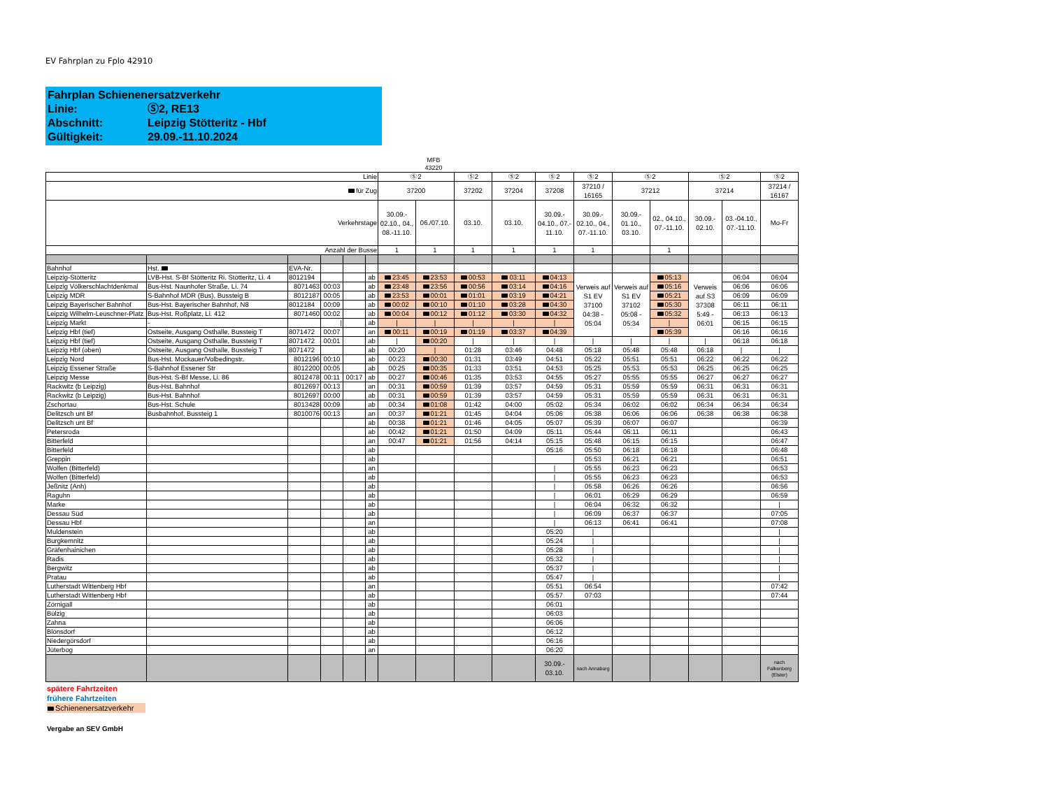EV Fahrplan zu Fplo 42910
Fahrplan Schienenersatzverkehr
Linie: Ⓢ2, RE13
Abschnitt: Leipzig Stötteritz - Hbf
Gültigkeit: 29.09.-11.10.2024
MFB 43220
| Linie | | | | | | Ⓢ2 | | Ⓢ2 | Ⓢ2 | Ⓢ2 | Ⓢ2 | Ⓢ2 | | Ⓢ2 | | Ⓢ2 |
| für Zug | | | | | | 37200 | | 37202 | 37204 | 37208 | 37210 / 16165 | 37212 | | 37214 | | 37214 / 16167 |
| Verkehrstage | | | | | | 30.09.- 02.10., 04., 08.-11.10. | 06./07.10. | 03.10. | 03.10. | 30.09.- 04.10., 07.- 11.10. | 30.09.- 02.10., 04., 07.-11.10. | 30.09.- 01.10., 03.10. | 02., 04.10., 07.-11.10. | 30.09.- 02.10. | 03.-04.10., 07.-11.10. | Mo-Fr |
| Anzahl der Busse | | | | | | 1 | 1 | 1 | 1 | 1 | 1 | | 1 | | | |
| Bahnhof | Hst. | EVA-Nr. | | | | | | | | | | | | | | |
| Leipzig-Stötteritz | LVB-Hst. S-Bf Stötteritz Ri. Stötteritz, Li. 4 | 8012194 | | | ab | 23:45 | 23:53 | 00:53 | 03:11 | 04:13 | Verweis auf S1 EV 37100 04:38 - 05:04 | Verweis auf S1 EV 37102 05:08 - 05:34 | 05:13 | Verweis auf S3 37308 5:49 - 06:01 | 06:04 | 06:04 |
| Leipzig Völkerschlachtdenkmal | Bus-Hst. Naunhofer Straße, Li. 74 | 8071463 | 00:03 | | ab | 23:48 | 23:56 | 00:56 | 03:14 | 04:16 | | | 05:16 | | 06:06 | 06:06 |
| Leipzig MDR | S-Bahnhof MDR (Bus), Bussteig B | 8012187 | 00:05 | | ab | 23:53 | 00:01 | 01:01 | 03:19 | 04:21 | | | 05:21 | | 06:09 | 06:09 |
| Leipzig Bayerischer Bahnhof | Bus-Hst. Bayerischer Bahnhof, N8 | 8012184 | 00:09 | | ab | 00:02 | 00:10 | 01:10 | 03:28 | 04:30 | | | 05:30 | | 06:11 | 06:11 |
| Leipzig Wilhelm-Leuschner-Platz | Bus-Hst. Roßplatz, Li. 412 | 8071460 | 00:02 | | ab | 00:04 | 00:12 | 01:12 | 03:30 | 04:32 | | | 05:32 | | 06:13 | 06:13 |
| Leipzig Markt | - | | / | | ab | / | / | / | / | / | | | / | | 06:15 | 06:15 |
| Leipzig Hbf (tief) | Ostseite, Ausgang Osthalle, Bussteig T | 8071472 | 00:07 | | an | 00:11 | 00:19 | 01:19 | 03:37 | 04:39 | | | 05:39 | | 06:16 | 06:16 |
| Leipzig Hbf (tief) | Ostseite, Ausgang Osthalle, Bussteig T | 8071472 | 00:01 | | ab | / | 00:20 | / | / | / | / | / | / | / | 06:18 | 06:18 |
| Leipzig Hbf (oben) | Ostseite, Ausgang Osthalle, Bussteig T | 8071472 | | | ab | 00:20 | / | 01:28 | 03:46 | 04:48 | 05:18 | 05:48 | 05:48 | 06:18 | / | / |
| Leipzig Nord | Bus-Hst. Mockauer/Volbedingstr. | 8012196 | 00:10 | | ab | 00:23 | 00:30 | 01:31 | 03:49 | 04:51 | 05:22 | 05:51 | 05:51 | 06:22 | 06:22 | 06:22 |
| Leipzig Essener Straße | S-Bahnhof Essener Str | 8012200 | 00:05 | | ab | 00:25 | 00:35 | 01:33 | 03:51 | 04:53 | 05:25 | 05:53 | 05:53 | 06:25 | 06:25 | 06:25 |
| Leipzig Messe | Bus-Hst. S-Bf Messe, Li. 86 | 8012478 | 00:11 | 00:17 | ab | 00:27 | 00:46 | 01:35 | 03:53 | 04:55 | 05:27 | 05:55 | 05:55 | 06:27 | 06:27 | 06:27 |
| Rackwitz (b Leipzig) | Bus-Hst. Bahnhof | 8012697 | 00:13 | | an | 00:31 | 00:59 | 01:39 | 03:57 | 04:59 | 05:31 | 05:59 | 05:59 | 06:31 | 06:31 | 06:31 |
| Rackwitz (b Leipzig) | Bus-Hst. Bahnhof | 8012697 | 00:00 | | ab | 00:31 | 00:59 | 01:39 | 03:57 | 04:59 | 05:31 | 05:59 | 05:59 | 06:31 | 06:31 | 06:31 |
| Zschortau | Bus-Hst. Schule | 8013428 | 00:09 | | ab | 00:34 | 01:08 | 01:42 | 04:00 | 05:02 | 05:34 | 06:02 | 06:02 | 06:34 | 06:34 | 06:34 |
| Delitzsch unt Bf | Busbahnhof, Bussteig 1 | 8010076 | 00:13 | | an | 00:37 | 01:21 | 01:45 | 04:04 | 05:06 | 05:38 | 06:06 | 06:06 | 06:38 | 06:38 | 06:38 |
| Delitzsch unt Bf | | | | | ab | 00:38 | 01:21 | 01:46 | 04:05 | 05:07 | 05:39 | 06:07 | 06:07 | | | 06:39 |
| Petersroda | | | | | ab | 00:42 | 01:21 | 01:50 | 04:09 | 05:11 | 05:44 | 06:11 | 06:11 | | | 06:43 |
| Bitterfeld | | | | | an | 00:47 | 01:21 | 01:56 | 04:14 | 05:15 | 05:48 | 06:15 | 06:15 | | | 06:47 |
| Bitterfeld | | | | | ab | | | | | 05:16 | 05:50 | 06:18 | 06:18 | | | 06:48 |
| Greppin | | | | | ab | | | | | | 05:53 | 06:21 | 06:21 | | | 06:51 |
| Wolfen (Bitterfeld) | | | | | an | | | | | / | 05:55 | 06:23 | 06:23 | | | 06:53 |
| Wolfen (Bitterfeld) | | | | | ab | | | | | / | 05:55 | 06:23 | 06:23 | | | 06:53 |
| Jeßnitz (Anh) | | | | | ab | | | | | / | 05:58 | 06:26 | 06:26 | | | 06:56 |
| Raguhn | | | | | ab | | | | | / | 06:01 | 06:29 | 06:29 | | | 06:59 |
| Marke | | | | | ab | | | | | / | 06:04 | 06:32 | 06:32 | | | / |
| Dessau Süd | | | | | ab | | | | | / | 06:09 | 06:37 | 06:37 | | | 07:05 |
| Dessau Hbf | | | | | an | | | | | / | 06:13 | 06:41 | 06:41 | | | 07:08 |
| Muldenstein | | | | | ab | | | | | 05:20 | / | | | | | / |
| Burgkemnitz | | | | | ab | | | | | 05:24 | / | | | | | / |
| Gräfenhainichen | | | | | ab | | | | | 05:28 | / | | | | | / |
| Radis | | | | | ab | | | | | 05:32 | / | | | | | / |
| Bergwitz | | | | | ab | | | | | 05:37 | / | | | | | / |
| Pratau | | | | | ab | | | | | 05:47 | / | | | | | / |
| Lutherstadt Wittenberg Hbf | | | | | an | | | | | 05:51 | 06:54 | | | | | 07:42 |
| Lutherstadt Wittenberg Hbf | | | | | ab | | | | | 05:57 | 07:03 | | | | | 07:44 |
| Zörnigall | | | | | ab | | | | | 06:01 | | | | | | |
| Bülzig | | | | | ab | | | | | 06:03 | | | | | | |
| Zahna | | | | | ab | | | | | 06:06 | | | | | | |
| Blönsdorf | | | | | ab | | | | | 06:12 | | | | | | |
| Niedergörsdorf | | | | | ab | | | | | 06:16 | | | | | | |
| Jüterbog | | | | | an | | | | | 06:20 | | | | | | |
| | | | | | | | | | | 30.09.- 03.10. | nach Annaburg | | | | | nach Falkenberg (Elster) |
spätere Fahrtzeiten
frühere Fahrtzeiten
Schienenersatzverkehr
Vergabe an SEV GmbH